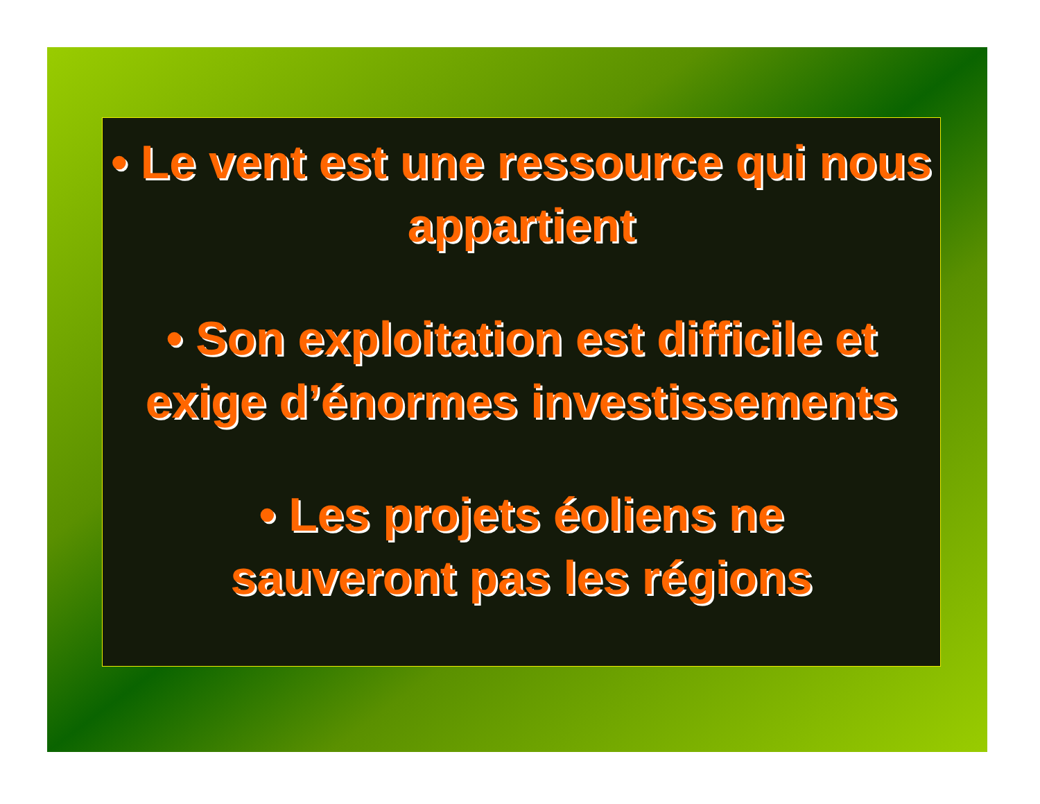• Le vent est une ressource qui nous appartient
• Son exploitation est difficile et
exige d’énormes investissements
• Les projets éoliens ne
sauveront pas les régions